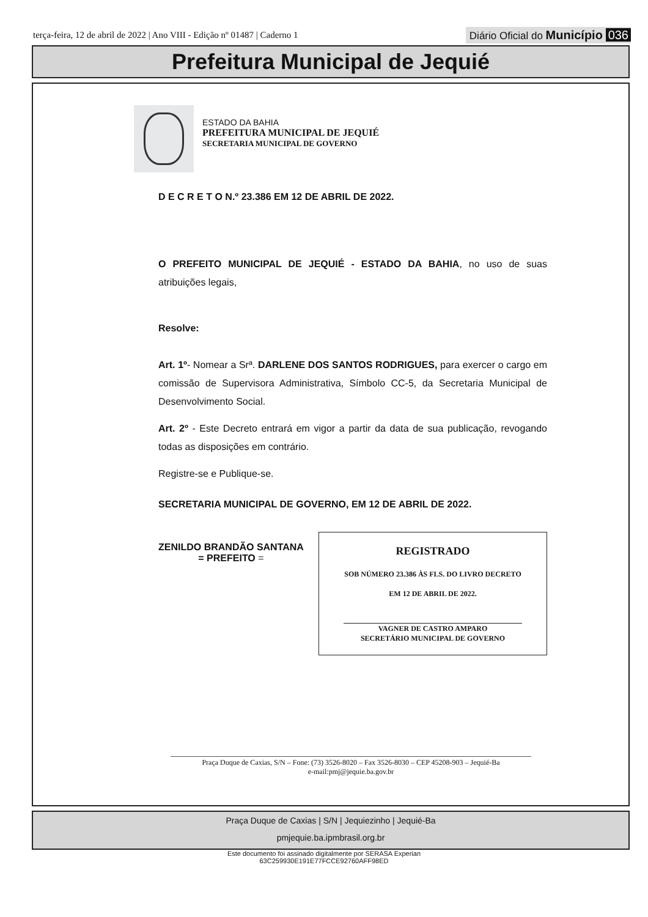terça-feira, 12 de abril de 2022 | Ano VIII - Edição nº 01487 | Caderno 1
Diário Oficial do Município 036
Prefeitura Municipal de Jequié
ESTADO DA BAHIA
PREFEITURA MUNICIPAL DE JEQUIÉ
SECRETARIA MUNICIPAL DE GOVERNO
D E C R E T O N.º 23.386 EM 12 DE ABRIL DE 2022.
O PREFEITO MUNICIPAL DE JEQUIÉ - ESTADO DA BAHIA, no uso de suas atribuições legais,
Resolve:
Art. 1º- Nomear a Srª. DARLENE DOS SANTOS RODRIGUES, para exercer o cargo em comissão de Supervisora Administrativa, Símbolo CC-5, da Secretaria Municipal de Desenvolvimento Social.
Art. 2º - Este Decreto entrará em vigor a partir da data de sua publicação, revogando todas as disposições em contrário.
Registre-se e Publique-se.
SECRETARIA MUNICIPAL DE GOVERNO, EM 12 DE ABRIL DE 2022.
ZENILDO BRANDÃO SANTANA
= PREFEITO =
REGISTRADO
SOB NÚMERO 23.386 ÀS FLS. DO LIVRO DECRETO
EM 12 DE ABRIL DE 2022.
VAGNER DE CASTRO AMPARO
SECRETÁRIO MUNICIPAL DE GOVERNO
Praça Duque de Caxias, S/N – Fone: (73) 3526-8020 – Fax 3526-8030 – CEP 45208-903 – Jequié-Ba
e-mail:pmj@jequie.ba.gov.br
Praça Duque de Caxias | S/N | Jequiezinho | Jequié-Ba
pmjequie.ba.ipmbrasil.org.br
Este documento foi assinado digitalmente por SERASA Experian
63C259930E191E77FCCE92760AFF98ED